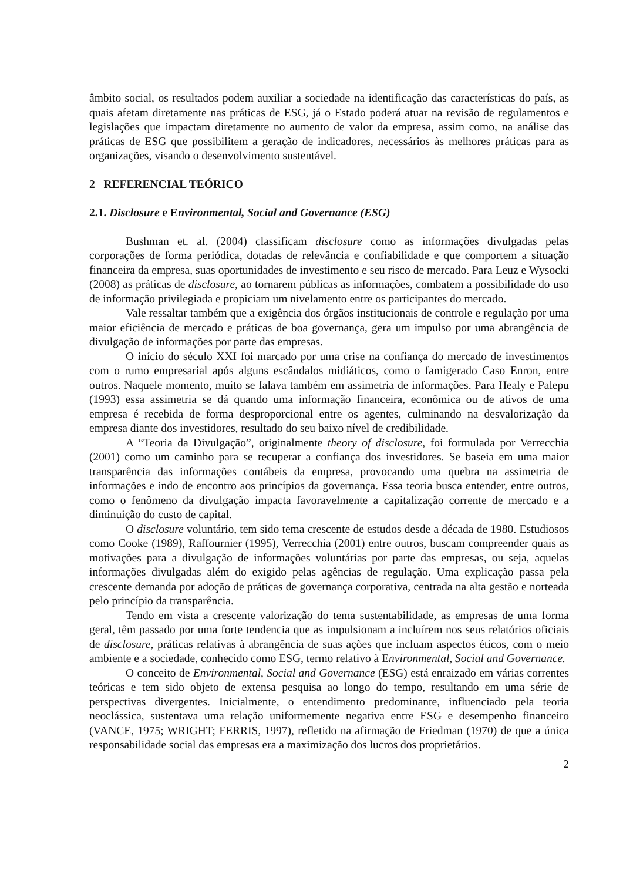âmbito social, os resultados podem auxiliar a sociedade na identificação das características do país, as quais afetam diretamente nas práticas de ESG, já o Estado poderá atuar na revisão de regulamentos e legislações que impactam diretamente no aumento de valor da empresa, assim como, na análise das práticas de ESG que possibilitem a geração de indicadores, necessários às melhores práticas para as organizações, visando o desenvolvimento sustentável.
2 REFERENCIAL TEÓRICO
2.1. Disclosure e Environmental, Social and Governance (ESG)
Bushman et. al. (2004) classificam disclosure como as informações divulgadas pelas corporações de forma periódica, dotadas de relevância e confiabilidade e que comportem a situação financeira da empresa, suas oportunidades de investimento e seu risco de mercado. Para Leuz e Wysocki (2008) as práticas de disclosure, ao tornarem públicas as informações, combatem a possibilidade do uso de informação privilegiada e propiciam um nivelamento entre os participantes do mercado.
Vale ressaltar também que a exigência dos órgãos institucionais de controle e regulação por uma maior eficiência de mercado e práticas de boa governança, gera um impulso por uma abrangência de divulgação de informações por parte das empresas.
O início do século XXI foi marcado por uma crise na confiança do mercado de investimentos com o rumo empresarial após alguns escândalos midiáticos, como o famigerado Caso Enron, entre outros. Naquele momento, muito se falava também em assimetria de informações. Para Healy e Palepu (1993) essa assimetria se dá quando uma informação financeira, econômica ou de ativos de uma empresa é recebida de forma desproporcional entre os agentes, culminando na desvalorização da empresa diante dos investidores, resultado do seu baixo nível de credibilidade.
A “Teoria da Divulgação”, originalmente theory of disclosure, foi formulada por Verrecchia (2001) como um caminho para se recuperar a confiança dos investidores. Se baseia em uma maior transparência das informações contábeis da empresa, provocando uma quebra na assimetria de informações e indo de encontro aos princípios da governança. Essa teoria busca entender, entre outros, como o fenômeno da divulgação impacta favoravelmente a capitalização corrente de mercado e a diminuição do custo de capital.
O disclosure voluntário, tem sido tema crescente de estudos desde a década de 1980. Estudiosos como Cooke (1989), Raffournier (1995), Verrecchia (2001) entre outros, buscam compreender quais as motivações para a divulgação de informações voluntárias por parte das empresas, ou seja, aquelas informações divulgadas além do exigido pelas agências de regulação. Uma explicação passa pela crescente demanda por adoção de práticas de governança corporativa, centrada na alta gestão e norteada pelo princípio da transparência.
Tendo em vista a crescente valorização do tema sustentabilidade, as empresas de uma forma geral, têm passado por uma forte tendencia que as impulsionam a incluírem nos seus relatórios oficiais de disclosure, práticas relativas à abrangência de suas ações que incluam aspectos éticos, com o meio ambiente e a sociedade, conhecido como ESG, termo relativo à Environmental, Social and Governance.
O conceito de Environmental, Social and Governance (ESG) está enraizado em várias correntes teóricas e tem sido objeto de extensa pesquisa ao longo do tempo, resultando em uma série de perspectivas divergentes. Inicialmente, o entendimento predominante, influenciado pela teoria neoclássica, sustentava uma relação uniformemente negativa entre ESG e desempenho financeiro (VANCE, 1975; WRIGHT; FERRIS, 1997), refletido na afirmação de Friedman (1970) de que a única responsabilidade social das empresas era a maximização dos lucros dos proprietários.
2